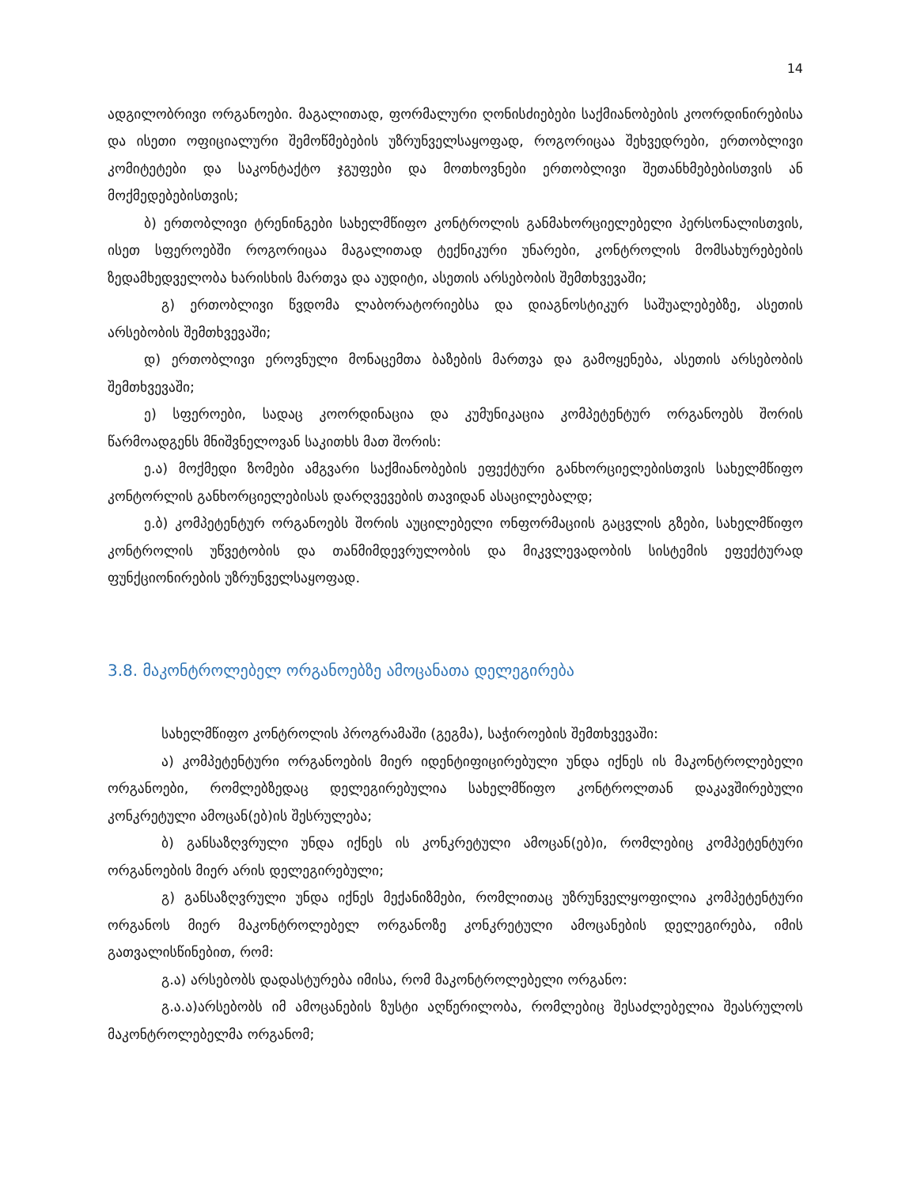14
ადგილობრივი ორგანოები. მაგალითად, ფორმალური ღონისძიებები საქმიანობების კოორდინირებისა და ისეთი ოფიციალური შემოწმებების უზრუნველსაყოფად, როგორიცაა შეხვედრები, ერთობლივი კომიტეტები და საკონტაქტო ჯგუფები და მოთხოვნები ერთობლივი შეთანხმებებისთვის ან მოქმედებებისთვის;
ბ) ერთობლივი ტრენინგები სახელმწიფო კონტროლის განმახორციელებელი პერსონალისთვის, ისეთ სფეროებში როგორიცაა მაგალითად ტექნიკური უნარები, კონტროლის მომსახურებების ზედამხედველობა ხარისხის მართვა და აუდიტი, ასეთის არსებობის შემთხვევაში;
გ) ერთობლივი წვდომა ლაბორატორიებსა და დიაგნოსტიკურ საშუალებებზე, ასეთის არსებობის შემთხვევაში;
დ) ერთობლივი ეროვნული მონაცემთა ბაზების მართვა და გამოყენება, ასეთის არსებობის შემთხვევაში;
ე) სფეროები, სადაც კოორდინაცია და კუმუნიკაცია კომპეტენტურ ორგანოებს შორის წარმოადგენს მნიშვნელოვან საკითხს მათ შორის:
ე.ა) მოქმედი ზომები ამგვარი საქმიანობების ეფექტური განხორციელებისთვის სახელმწიფო კონტორლის განხორციელებისას დარღვევების თავიდან ასაცილებალდ;
ე.ბ) კომპეტენტურ ორგანოებს შორის აუცილებელი ონფორმაციის გაცვლის გზები, სახელმწიფო კონტროლის უწვეტობის და თანმიმდევრულობის და მიკვლევადობის სისტემის ეფექტურად ფუნქციონირების უზრუნველსაყოფად.
3.8. მაკონტროლებელ ორგანოებზე ამოცანათა დელეგირება
სახელმწიფო კონტროლის პროგრამაში (გეგმა), საჭიროების შემთხვევაში:
ა) კომპეტენტური ორგანოების მიერ იდენტიფიცირებული უნდა იქნეს ის მაკონტროლებელი ორგანოები, რომლებზედაც დელეგირებულია სახელმწიფო კონტროლთან დაკავშირებული კონკრეტული ამოცან(ებ)ის შესრულება;
ბ) განსაზღვრული უნდა იქნეს ის კონკრეტული ამოცან(ებ)ი, რომლებიც კომპეტენტური ორგანოების მიერ არის დელეგირებული;
გ) განსაზღვრული უნდა იქნეს მექანიზმები, რომლითაც უზრუნველყოფილია კომპეტენტური ორგანოს მიერ მაკონტროლებელ ორგანოზე კონკრეტული ამოცანების დელეგირება, იმის გათვალისწინებით, რომ:
გ.ა) არსებობს დადასტურება იმისა, რომ მაკონტროლებელი ორგანო:
გ.ა.ა)არსებობს იმ ამოცანების ზუსტი აღწერილობა, რომლებიც შესაძლებელია შეასრულოს მაკონტროლებელმა ორგანომ;